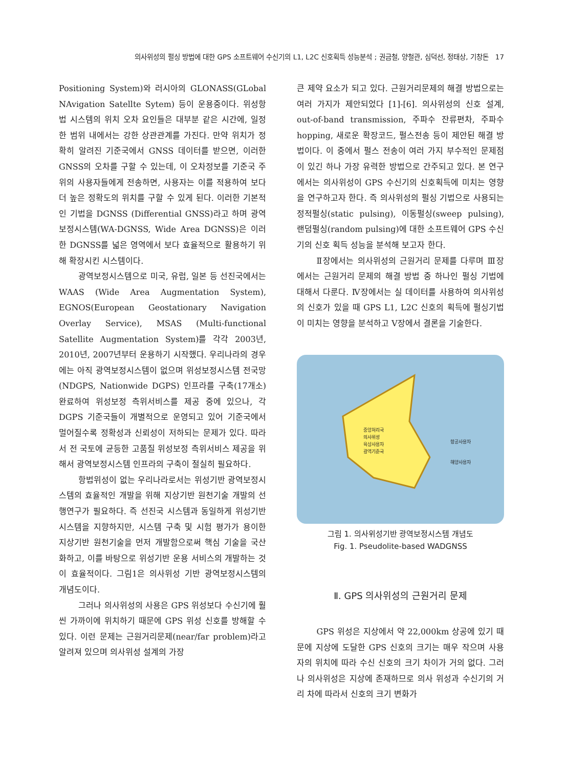의사위성의 펄싱 방법에 대한 GPS 소프트웨어 수신기의 L1, L2C 신호획득 성능분석 ; 권금철, 양철관, 심덕선, 정태상, 기창돈 17
Positioning System)와 러시아의 GLONASS(GLobal NAvigation Satellte Sytem) 등이 운용중이다. 위성항법 시스템의 위치 오차 요인들은 대부분 같은 시간에, 일정한 범위 내에서는 강한 상관관계를 가진다. 만약 위치가 정확히 알려진 기준국에서 GNSS 데이터를 받으면, 이러한 GNSS의 오차를 구할 수 있는데, 이 오차정보를 기준국 주위의 사용자들에게 전송하면, 사용자는 이를 적용하여 보다 더 높은 정확도의 위치를 구할 수 있게 된다. 이러한 기본적인 기법을 DGNSS (Differential GNSS)라고 하며 광역보정시스템(WA-DGNSS, Wide Area DGNSS)은 이러한 DGNSS를 넓은 영역에서 보다 효율적으로 활용하기 위해 확장시킨 시스템이다.
광역보정시스템으로 미국, 유럽, 일본 등 선진국에서는 WAAS (Wide Area Augmentation System), EGNOS(European Geostationary Navigation Overlay Service), MSAS (Multi-functional Satellite Augmentation System)를 각각 2003년, 2010년, 2007년부터 운용하기 시작했다. 우리나라의 경우에는 아직 광역보정시스템이 없으며 위성보정시스템 전국망(NDGPS, Nationwide DGPS) 인프라를 구축(17개소) 완료하여 위성보정 측위서비스를 제공 중에 있으나, 각 DGPS 기준국들이 개별적으로 운영되고 있어 기준국에서 멀어질수록 정확성과 신뢰성이 저하되는 문제가 있다. 따라서 전 국토에 균등한 고품질 위성보정 측위서비스 제공을 위해서 광역보정시스템 인프라의 구축이 절실히 필요하다.
항법위성이 없는 우리나라로서는 위성기반 광역보정시스템의 효율적인 개발을 위해 지상기반 원천기술 개발의 선행연구가 필요하다. 즉 선진국 시스템과 동일하게 위성기반 시스템을 지향하지만, 시스템 구축 및 시험 평가가 용이한 지상기반 원천기술을 먼저 개발함으로써 핵심 기술을 국산화하고, 이를 바탕으로 위성기반 운용 서비스의 개발하는 것이 효율적이다. 그림1은 의사위성 기반 광역보정시스템의 개념도이다.
그러나 의사위성의 사용은 GPS 위성보다 수신기에 훨씬 가까이에 위치하기 때문에 GPS 위성 신호를 방해할 수 있다. 이런 문제는 근원거리문제(near/far problem)라고 알려져 있으며 의사위성 설계의 가장
큰 제약 요소가 되고 있다. 근원거리문제의 해결 방법으로는 여러 가지가 제안되었다 [1]-[6]. 의사위성의 신호 설계, out-of-band transmission, 주파수 잔류편차, 주파수 hopping, 새로운 확장코드, 펄스전송 등이 제안된 해결 방법이다. 이 중에서 펄스 전송이 여러 가지 부수적인 문제점이 있긴 하나 가장 유력한 방법으로 간주되고 있다. 본 연구에서는 의사위성이 GPS 수신기의 신호획득에 미치는 영향을 연구하고자 한다. 즉 의사위성의 펄싱 기법으로 사용되는 정적펄싱(static pulsing), 이동펄싱(sweep pulsing), 랜덤펄싱(random pulsing)에 대한 소프트웨어 GPS 수신기의 신호 획득 성능을 분석해 보고자 한다.
Ⅱ장에서는 의사위성의 근원거리 문제를 다루며 Ⅲ장에서는 근원거리 문제의 해결 방법 중 하나인 펄싱 기법에 대해서 다룬다. Ⅳ장에서는 실 데이터를 사용하여 의사위성의 신호가 있을 때 GPS L1, L2C 신호의 획득에 펄싱기법이 미치는 영향을 분석하고 Ⅴ장에서 결론을 기술한다.
중앙처리국
의사위성
육상사용자
광역기준국
항공사용자
해양사용자
그림 1. 의사위성기반 광역보정시스템 개념도
Fig. 1. Pseudolite-based WADGNSS
Ⅱ. GPS 의사위성의 근원거리 문제
GPS 위성은 지상에서 약 22,000km 상공에 있기 때문에 지상에 도달한 GPS 신호의 크기는 매우 작으며 사용자의 위치에 따라 수신 신호의 크기 차이가 거의 없다. 그러나 의사위성은 지상에 존재하므로 의사 위성과 수신기의 거리 차에 따라서 신호의 크기 변화가